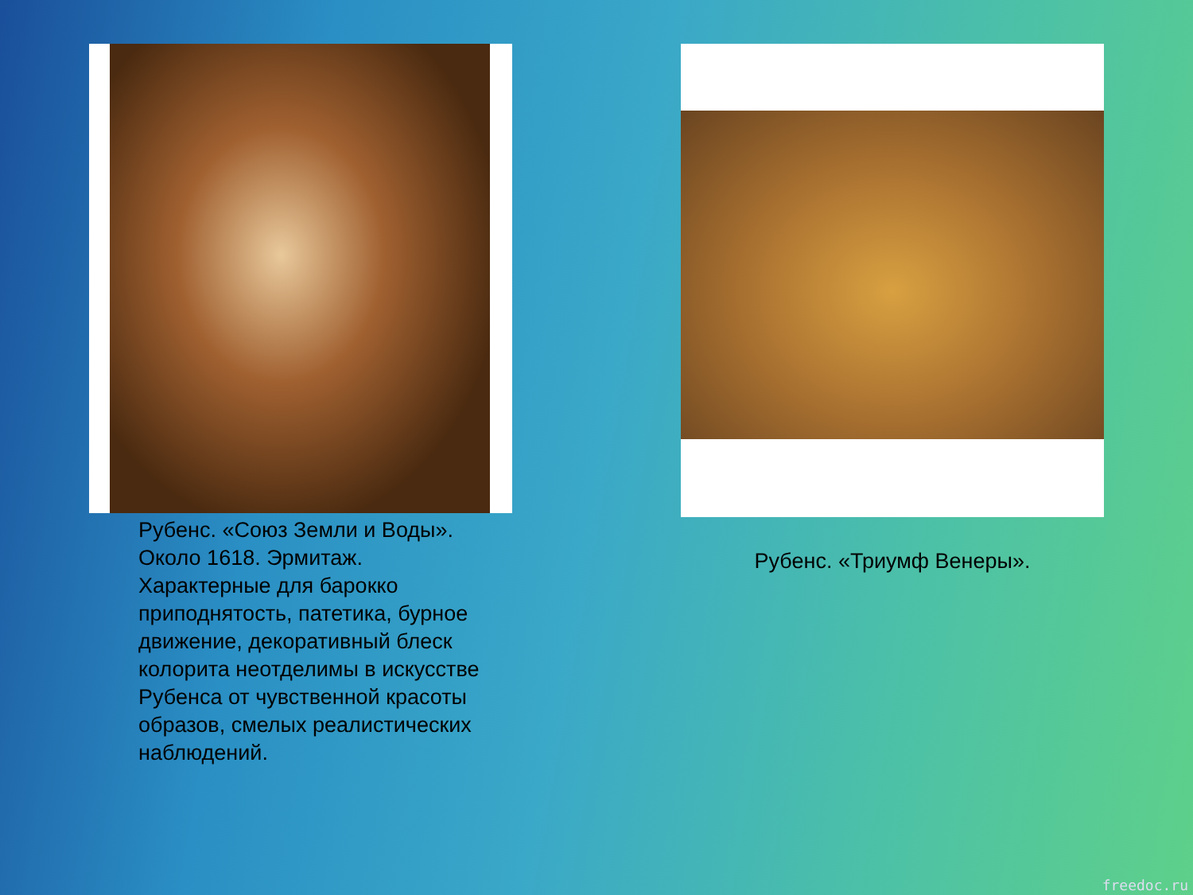Рубенс. «Союз Земли и Воды». Около 1618. Эрмитаж.
Характерные для барокко приподнятость, патетика, бурное движение, декоративный блеск колорита неотделимы в искусстве Рубенса от чувственной красоты образов, смелых реалистических наблюдений.
Рубенс. «Триумф Венеры».
freedoc.ru